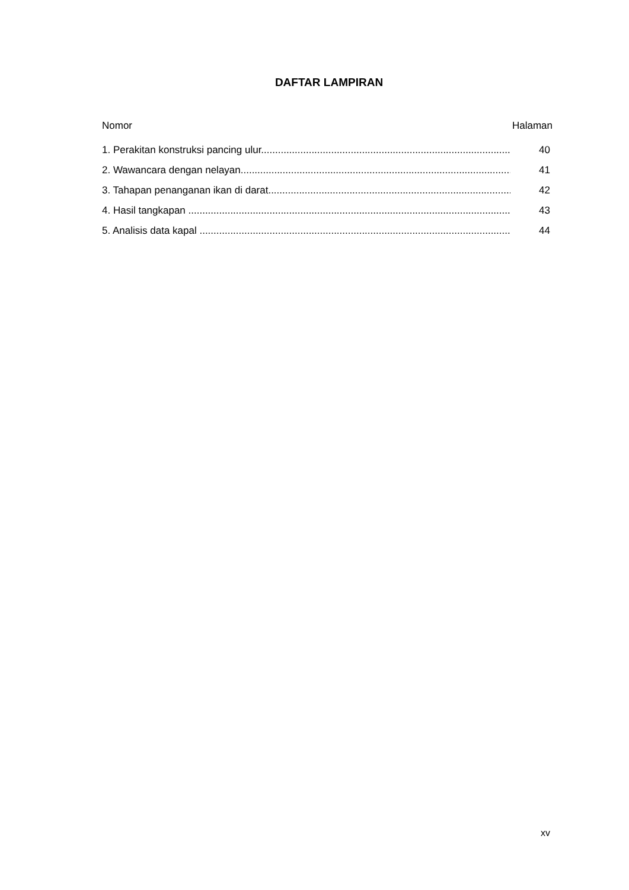DAFTAR LAMPIRAN
Nomor Halaman
1. Perakitan konstruksi pancing ulur......................................................................................... 40
2. Wawancara dengan nelayan................................................................................................... 41
3. Tahapan penanganan ikan di darat.......................................................................................... 42
4. Hasil tangkapan ....................................................................................................................... 43
5. Analisis data kapal ................................................................................................................... 44
xv